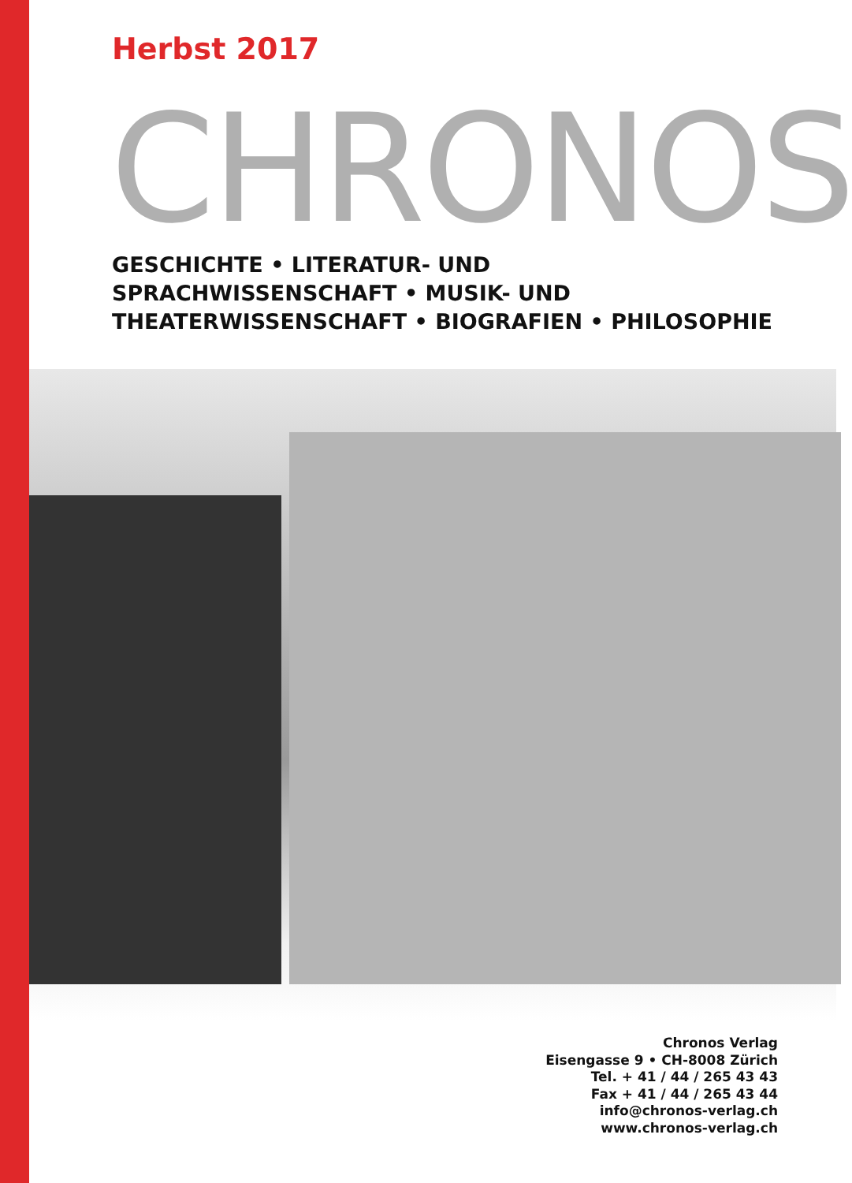Herbst 2017
CHRONOS
GESCHICHTE • LITERATUR- UND SPRACHWISSENSCHAFT • MUSIK- UND THEATERWISSENSCHAFT • BIOGRAFIEN • PHILOSOPHIE
Chronos Verlag
Eisengasse 9 • CH-8008 Zürich
Tel. + 41 / 44 / 265 43 43
Fax + 41 / 44 / 265 43 44
info@chronos-verlag.ch
www.chronos-verlag.ch